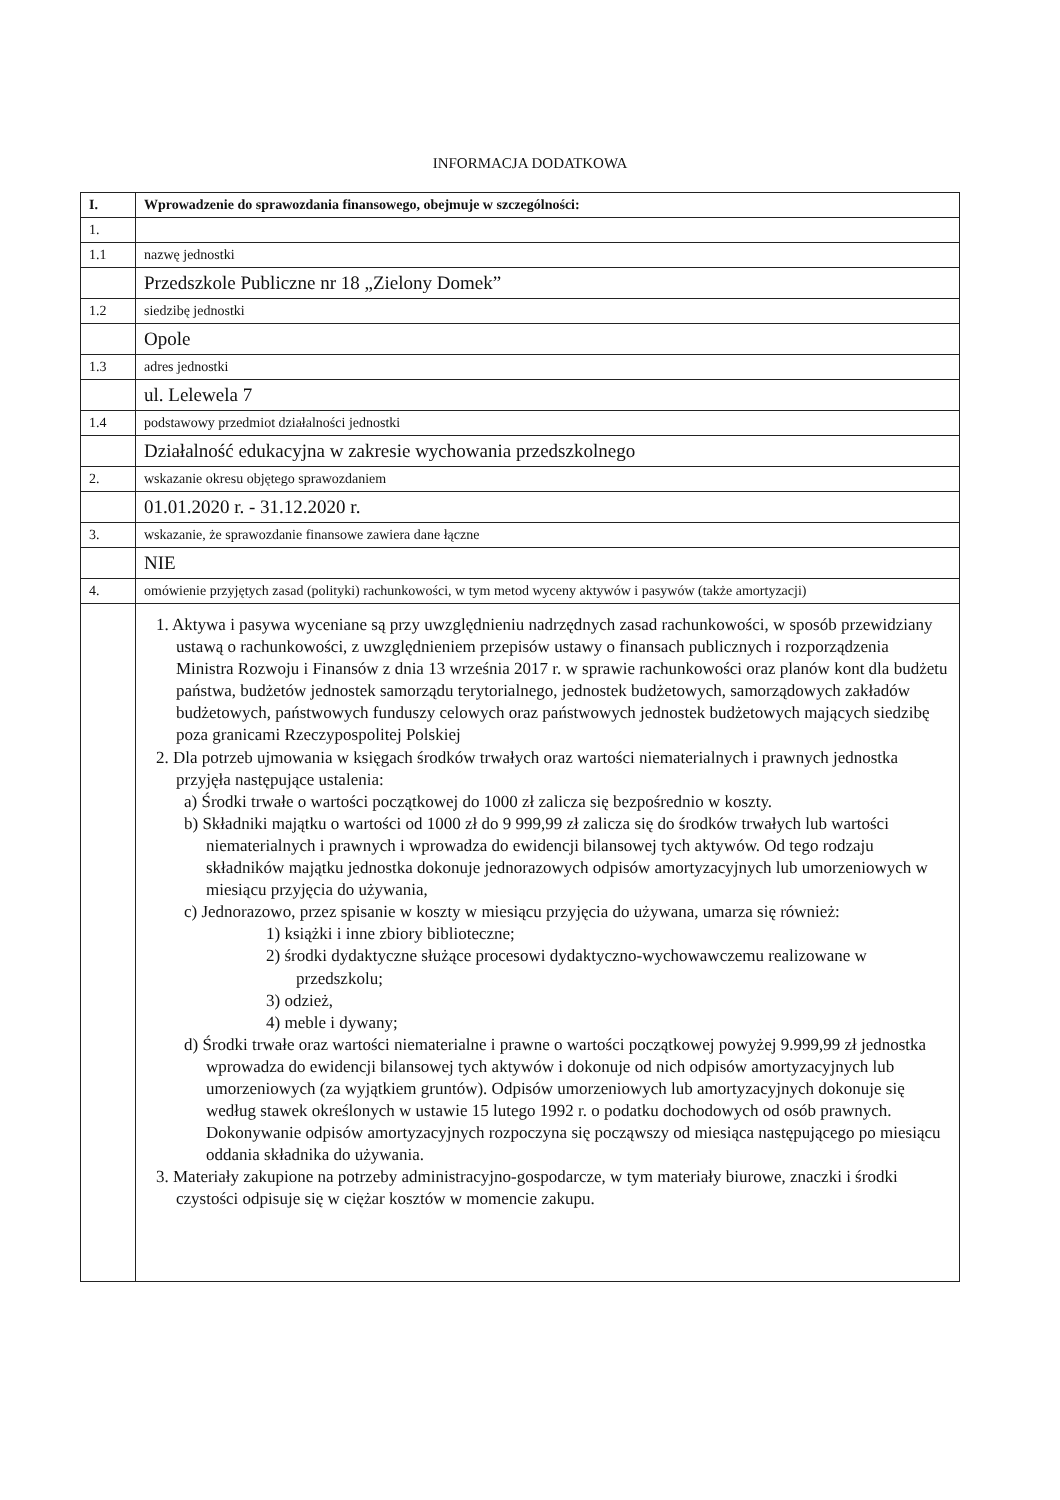INFORMACJA DODATKOWA
| I. | Wprowadzenie do sprawozdania finansowego, obejmuje w szczególności: |
| 1. | |
| 1.1 | nazwę jednostki |
| | Przedszkole Publiczne nr 18 „Zielony Domek” |
| 1.2 | siedzibę jednostki |
| | Opole |
| 1.3 | adres jednostki |
| | ul. Lelewela 7 |
| 1.4 | podstawowy przedmiot działalności jednostki |
| | Działalność edukacyjna w zakresie wychowania przedszkolnego |
| 2. | wskazanie okresu objętego sprawozdaniem |
| | 01.01.2020 r. - 31.12.2020 r. |
| 3. | wskazanie, że sprawozdanie finansowe zawiera dane łączne |
| | NIE |
| 4. | omówienie przyjętych zasad (polityki) rachunkowości, w tym metod wyceny aktywów i pasywów (także amortyzacji) |
| | 1. Aktywa i pasywa wyceniane są przy uwzględnieniu nadrzędnych zasad rachunkowości, w sposób przewidziany ustawą o rachunkowości, z uwzględnieniem przepisów ustawy o finansach publicznych i rozporządzenia Ministra Rozwoju i Finansów z dnia 13 września 2017 r. w sprawie rachunkowości oraz planów kont dla budżetu państwa, budżetów jednostek samorządu terytorialnego, jednostek budżetowych, samorządowych zakładów budżetowych, państwowych funduszy celowych oraz państwowych jednostek budżetowych mających siedzibę poza granicami Rzeczypospolitej Polskiej 2. Dla potrzeb ujmowania w księgach środków trwałych oraz wartości niematerialnych i prawnych jednostka przyjęła następujące ustalenia: a) Środki trwałe o wartości początkowej do 1000 zł zalicza się bezpośrednio w koszty. b) Składniki majątku o wartości od 1000 zł do 9 999,99 zł zalicza się do środków trwałych lub wartości niematerialnych i prawnych i wprowadza do ewidencji bilansowej tych aktywów. Od tego rodzaju składników majątku jednostka dokonuje jednorazowych odpisów amortyzacyjnych lub umorzeniowych w miesiącu przyjęcia do używania, c) Jednorazowo, przez spisanie w koszty w miesiącu przyjęcia do używana, umarza się również: 1) książki i inne zbiory biblioteczne; 2) środki dydaktyczne służące procesowi dydaktyczno-wychowawczemu realizowane w przedszkolu; 3) odzież, 4) meble i dywany; d) Środki trwałe oraz wartości niematerialne i prawne o wartości początkowej powyżej 9.999,99 zł jednostka wprowadza do ewidencji bilansowej tych aktywów i dokonuje od nich odpisów amortyzacyjnych lub umorzeniowych (za wyjątkiem gruntów). Odpisów umorzeniowych lub amortyzacyjnych dokonuje się według stawek określonych w ustawie 15 lutego 1992 r. o podatku dochodowych od osób prawnych. Dokonywanie odpisów amortyzacyjnych rozpoczyna się począwszy od miesiąca następującego po miesiącu oddania składnika do używania. 3. Materiały zakupione na potrzeby administracyjno-gospodarcze, w tym materiały biurowe, znaczki i środki czystości odpisuje się w ciężar kosztów w momencie zakupu. |